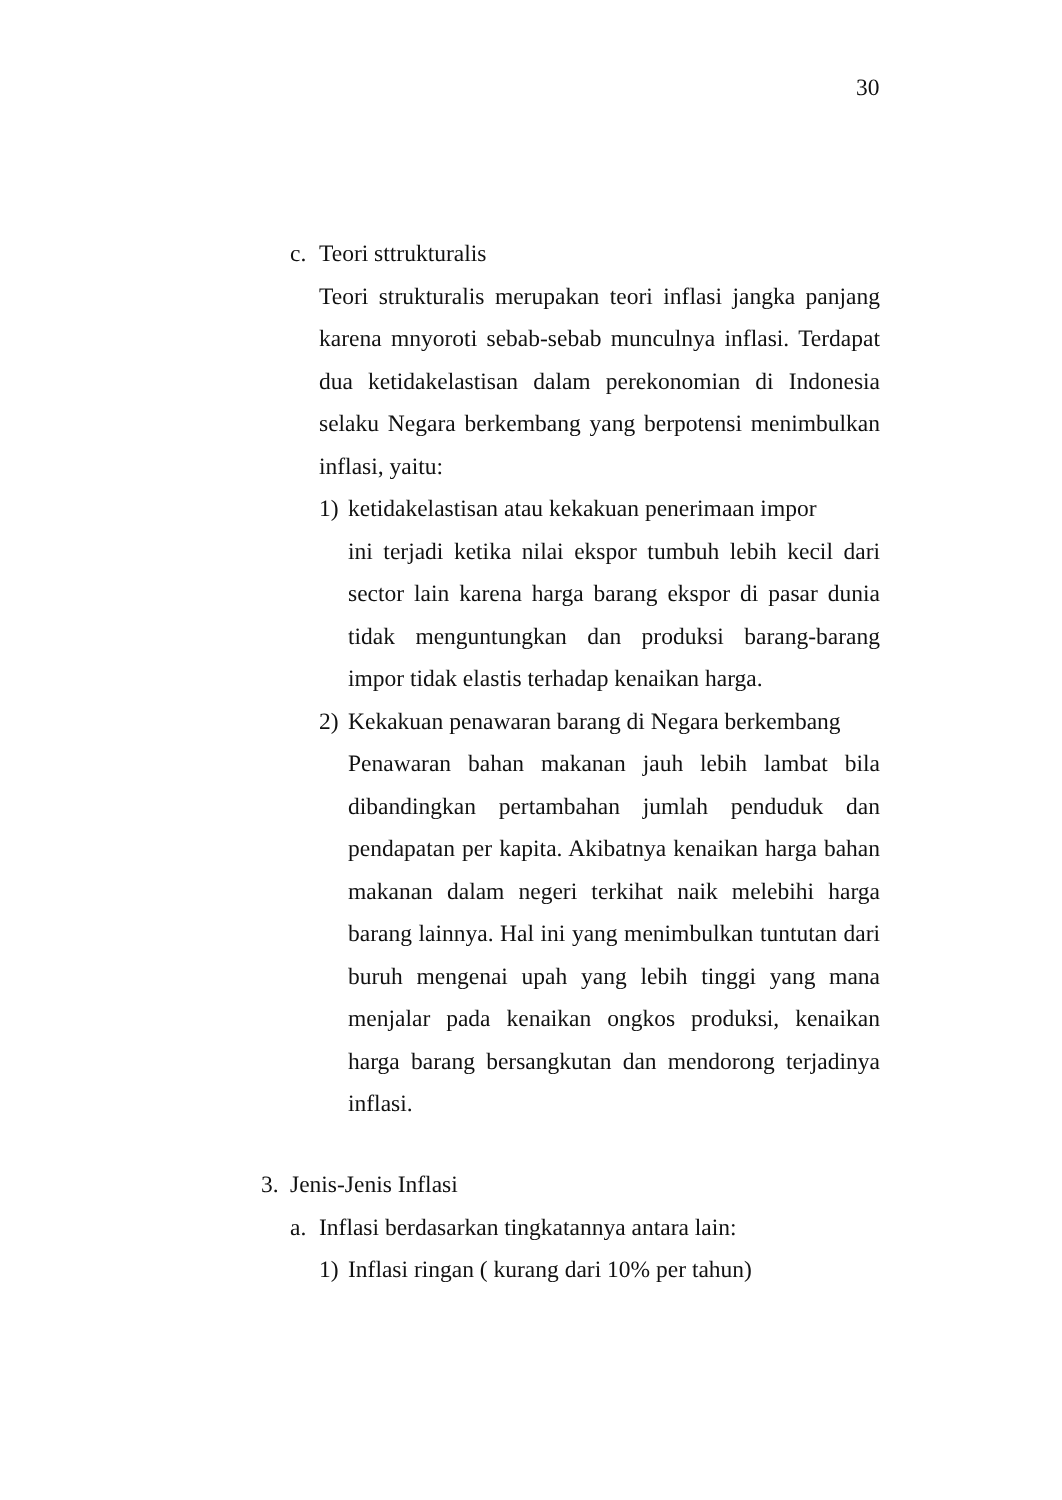30
c. Teori sttrukturalis
Teori strukturalis merupakan teori inflasi jangka panjang karena mnyoroti sebab-sebab munculnya inflasi. Terdapat dua ketidakelastisan dalam perekonomian di Indonesia selaku Negara berkembang yang berpotensi menimbulkan inflasi, yaitu:
1) ketidakelastisan atau kekakuan penerimaan impor
ini terjadi ketika nilai ekspor tumbuh lebih kecil dari sector lain karena harga barang ekspor di pasar dunia tidak menguntungkan dan produksi barang-barang impor tidak elastis terhadap kenaikan harga.
2) Kekakuan penawaran barang di Negara berkembang
Penawaran bahan makanan jauh lebih lambat bila dibandingkan pertambahan jumlah penduduk dan pendapatan per kapita. Akibatnya kenaikan harga bahan makanan dalam negeri terkihat naik melebihi harga barang lainnya. Hal ini yang menimbulkan tuntutan dari buruh mengenai upah yang lebih tinggi yang mana menjalar pada kenaikan ongkos produksi, kenaikan harga barang bersangkutan dan mendorong terjadinya inflasi.
3. Jenis-Jenis Inflasi
a. Inflasi berdasarkan tingkatannya antara lain:
1) Inflasi ringan ( kurang dari 10% per tahun)